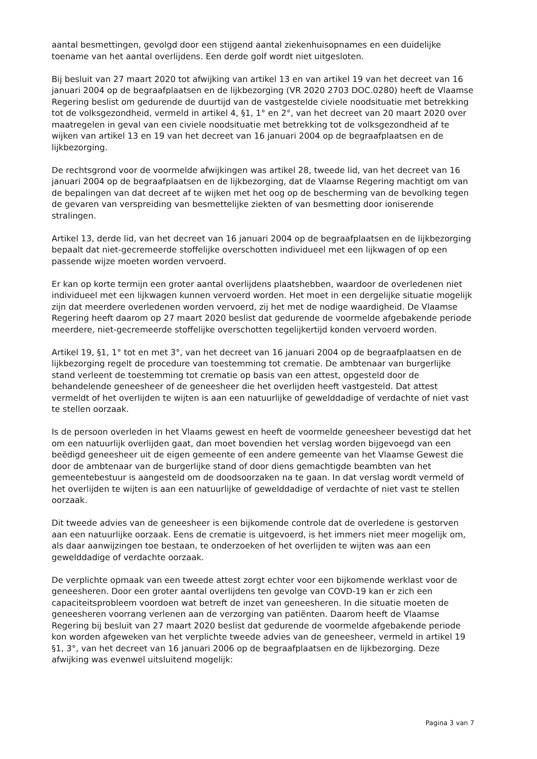aantal besmettingen, gevolgd door een stijgend aantal ziekenhuisopnames en een duidelijke toename van het aantal overlijdens. Een derde golf wordt niet uitgesloten.
Bij besluit van 27 maart 2020 tot afwijking van artikel 13 en van artikel 19 van het decreet van 16 januari 2004 op de begraafplaatsen en de lijkbezorging (VR 2020 2703 DOC.0280) heeft de Vlaamse Regering beslist om gedurende de duurtijd van de vastgestelde civiele noodsituatie met betrekking tot de volksgezondheid, vermeld in artikel 4, §1, 1° en 2°, van het decreet van 20 maart 2020 over maatregelen in geval van een civiele noodsituatie met betrekking tot de volksgezondheid af te wijken van artikel 13 en 19 van het decreet van 16 januari 2004 op de begraafplaatsen en de lijkbezorging.
De rechtsgrond voor de voormelde afwijkingen was artikel 28, tweede lid, van het decreet van 16 januari 2004 op de begraafplaatsen en de lijkbezorging, dat de Vlaamse Regering machtigt om van de bepalingen van dat decreet af te wijken met het oog op de bescherming van de bevolking tegen de gevaren van verspreiding van besmettelijke ziekten of van besmetting door ioniserende stralingen.
Artikel 13, derde lid, van het decreet van 16 januari 2004 op de begraafplaatsen en de lijkbezorging bepaalt dat niet-gecremeerde stoffelijke overschotten individueel met een lijkwagen of op een passende wijze moeten worden vervoerd.
Er kan op korte termijn een groter aantal overlijdens plaatshebben, waardoor de overledenen niet individueel met een lijkwagen kunnen vervoerd worden. Het moet in een dergelijke situatie mogelijk zijn dat meerdere overledenen worden vervoerd, zij het met de nodige waardigheid. De Vlaamse Regering heeft daarom op 27 maart 2020 beslist dat gedurende de voormelde afgebakende periode meerdere, niet-gecremeerde stoffelijke overschotten tegelijkertijd konden vervoerd worden.
Artikel 19, §1, 1° tot en met 3°, van het decreet van 16 januari 2004 op de begraafplaatsen en de lijkbezorging regelt de procedure van toestemming tot crematie. De ambtenaar van burgerlijke stand verleent de toestemming tot crematie op basis van een attest, opgesteld door de behandelende geneesheer of de geneesheer die het overlijden heeft vastgesteld. Dat attest vermeldt of het overlijden te wijten is aan een natuurlijke of gewelddadige of verdachte of niet vast te stellen oorzaak.
Is de persoon overleden in het Vlaams gewest en heeft de voormelde geneesheer bevestigd dat het om een natuurlijk overlijden gaat, dan moet bovendien het verslag worden bijgevoegd van een beëdigd geneesheer uit de eigen gemeente of een andere gemeente van het Vlaamse Gewest die door de ambtenaar van de burgerlijke stand of door diens gemachtigde beambten van het gemeentebestuur is aangesteld om de doodsoorzaken na te gaan. In dat verslag wordt vermeld of het overlijden te wijten is aan een natuurlijke of gewelddadige of verdachte of niet vast te stellen oorzaak.
Dit tweede advies van de geneesheer is een bijkomende controle dat de overledene is gestorven aan een natuurlijke oorzaak. Eens de crematie is uitgevoerd, is het immers niet meer mogelijk om, als daar aanwijzingen toe bestaan, te onderzoeken of het overlijden te wijten was aan een gewelddadige of verdachte oorzaak.
De verplichte opmaak van een tweede attest zorgt echter voor een bijkomende werklast voor de geneesheren. Door een groter aantal overlijdens ten gevolge van COVD-19 kan er zich een capaciteitsprobleem voordoen wat betreft de inzet van geneesheren. In die situatie moeten de geneesheren voorrang verlenen aan de verzorging van patiënten. Daarom heeft de Vlaamse Regering bij besluit van 27 maart 2020 beslist dat gedurende de voormelde afgebakende periode kon worden afgeweken van het verplichte tweede advies van de geneesheer, vermeld in artikel 19 §1, 3°, van het decreet van 16 januari 2006 op de begraafplaatsen en de lijkbezorging. Deze afwijking was evenwel uitsluitend mogelijk:
Pagina 3 van 7